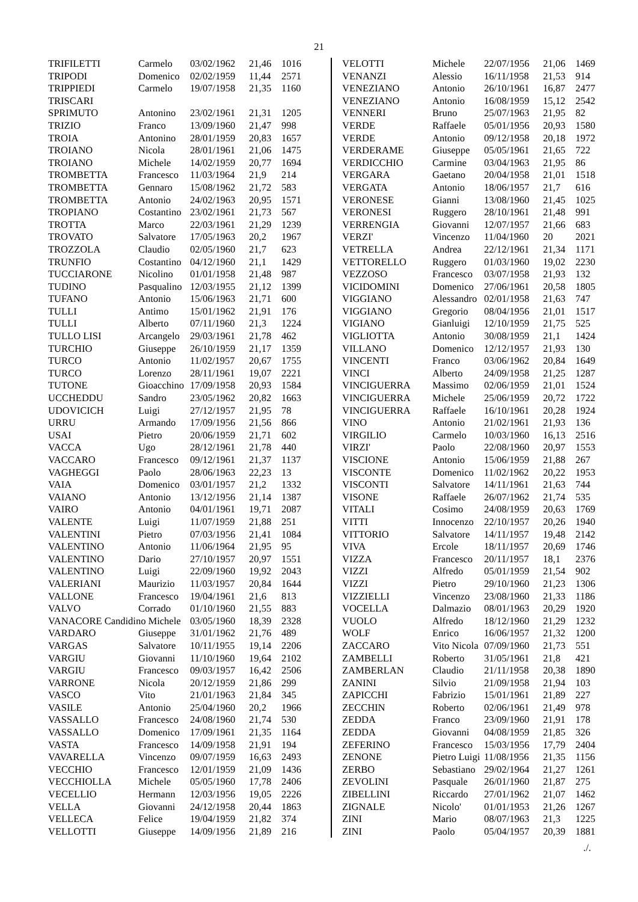21
| TRIFILETTI | Carmelo | 03/02/1962 | 21,46 | 1016 |
| TRIPODI | Domenico | 02/02/1959 | 11,44 | 2571 |
| TRIPPIEDI | Carmelo | 19/07/1958 | 21,35 | 1160 |
| TRISCARI | | | | |
| SPRIMUTO | Antonino | 23/02/1961 | 21,31 | 1205 |
| TRIZIO | Franco | 13/09/1960 | 21,47 | 998 |
| TROIA | Antonino | 28/01/1959 | 20,83 | 1657 |
| TROIANO | Nicola | 28/01/1961 | 21,06 | 1475 |
| TROIANO | Michele | 14/02/1959 | 20,77 | 1694 |
| TROMBETTA | Francesco | 11/03/1964 | 21,9 | 214 |
| TROMBETTA | Gennaro | 15/08/1962 | 21,72 | 583 |
| TROMBETTA | Antonio | 24/02/1963 | 20,95 | 1571 |
| TROPIANO | Costantino | 23/02/1961 | 21,73 | 567 |
| TROTTA | Marco | 22/03/1961 | 21,29 | 1239 |
| TROVATO | Salvatore | 17/05/1963 | 20,2 | 1967 |
| TROZZOLA | Claudio | 02/05/1960 | 21,7 | 623 |
| TRUNFIO | Costantino | 04/12/1960 | 21,1 | 1429 |
| TUCCIARONE | Nicolino | 01/01/1958 | 21,48 | 987 |
| TUDINO | Pasqualino | 12/03/1955 | 21,12 | 1399 |
| TUFANO | Antonio | 15/06/1963 | 21,71 | 600 |
| TULLI | Antimo | 15/01/1962 | 21,91 | 176 |
| TULLI | Alberto | 07/11/1960 | 21,3 | 1224 |
| TULLO LISI | Arcangelo | 29/03/1961 | 21,78 | 462 |
| TURCHIO | Giuseppe | 26/10/1959 | 21,17 | 1359 |
| TURCO | Antonio | 11/02/1957 | 20,67 | 1755 |
| TURCO | Lorenzo | 28/11/1961 | 19,07 | 2221 |
| TUTONE | Gioacchino | 17/09/1958 | 20,93 | 1584 |
| UCCHEDDU | Sandro | 23/05/1962 | 20,82 | 1663 |
| UDOVICICH | Luigi | 27/12/1957 | 21,95 | 78 |
| URRU | Armando | 17/09/1956 | 21,56 | 866 |
| USAI | Pietro | 20/06/1959 | 21,71 | 602 |
| VACCA | Ugo | 28/12/1961 | 21,78 | 440 |
| VACCARO | Francesco | 09/12/1961 | 21,37 | 1137 |
| VAGHEGGI | Paolo | 28/06/1963 | 22,23 | 13 |
| VAIA | Domenico | 03/01/1957 | 21,2 | 1332 |
| VAIANO | Antonio | 13/12/1956 | 21,14 | 1387 |
| VAIRO | Antonio | 04/01/1961 | 19,71 | 2087 |
| VALENTE | Luigi | 11/07/1959 | 21,88 | 251 |
| VALENTINI | Pietro | 07/03/1956 | 21,41 | 1084 |
| VALENTINO | Antonio | 11/06/1964 | 21,95 | 95 |
| VALENTINO | Dario | 27/10/1957 | 20,97 | 1551 |
| VALENTINO | Luigi | 22/09/1960 | 19,92 | 2043 |
| VALERIANI | Maurizio | 11/03/1957 | 20,84 | 1644 |
| VALLONE | Francesco | 19/04/1961 | 21,6 | 813 |
| VALVO | Corrado | 01/10/1960 | 21,55 | 883 |
| VANACORE Candidino Michele | | 03/05/1960 | 18,39 | 2328 |
| VARDARO | Giuseppe | 31/01/1962 | 21,76 | 489 |
| VARGAS | Salvatore | 10/11/1955 | 19,14 | 2206 |
| VARGIU | Giovanni | 11/10/1960 | 19,64 | 2102 |
| VARGIU | Francesco | 09/03/1957 | 16,42 | 2506 |
| VARRONE | Nicola | 20/12/1959 | 21,86 | 299 |
| VASCO | Vito | 21/01/1963 | 21,84 | 345 |
| VASILE | Antonio | 25/04/1960 | 20,2 | 1966 |
| VASSALLO | Francesco | 24/08/1960 | 21,74 | 530 |
| VASSALLO | Domenico | 17/09/1961 | 21,35 | 1164 |
| VASTA | Francesco | 14/09/1958 | 21,91 | 194 |
| VAVARELLA | Vincenzo | 09/07/1959 | 16,63 | 2493 |
| VECCHIO | Francesco | 12/01/1959 | 21,09 | 1436 |
| VECCHIOLLA | Michele | 05/05/1960 | 17,78 | 2406 |
| VECELLIO | Hermann | 12/03/1956 | 19,05 | 2226 |
| VELLA | Giovanni | 24/12/1958 | 20,44 | 1863 |
| VELLECA | Felice | 19/04/1959 | 21,82 | 374 |
| VELLOTTI | Giuseppe | 14/09/1956 | 21,89 | 216 |
| VELOTTI | Michele | 22/07/1956 | 21,06 | 1469 |
| VENANZI | Alessio | 16/11/1958 | 21,53 | 914 |
| VENEZIANO | Antonio | 26/10/1961 | 16,87 | 2477 |
| VENEZIANO | Antonio | 16/08/1959 | 15,12 | 2542 |
| VENNERI | Bruno | 25/07/1963 | 21,95 | 82 |
| VERDE | Raffaele | 05/01/1956 | 20,93 | 1580 |
| VERDE | Antonio | 09/12/1958 | 20,18 | 1972 |
| VERDERAME | Giuseppe | 05/05/1961 | 21,65 | 722 |
| VERDICCHIO | Carmine | 03/04/1963 | 21,95 | 86 |
| VERGARA | Gaetano | 20/04/1958 | 21,01 | 1518 |
| VERGATA | Antonio | 18/06/1957 | 21,7 | 616 |
| VERONESE | Gianni | 13/08/1960 | 21,45 | 1025 |
| VERONESI | Ruggero | 28/10/1961 | 21,48 | 991 |
| VERRENGIA | Giovanni | 12/07/1957 | 21,66 | 683 |
| VERZI' | Vincenzo | 11/04/1960 | 20 | 2021 |
| VETRELLA | Andrea | 22/12/1961 | 21,34 | 1171 |
| VETTORELLO | Ruggero | 01/03/1960 | 19,02 | 2230 |
| VEZZOSO | Francesco | 03/07/1958 | 21,93 | 132 |
| VICIDOMINI | Domenico | 27/06/1961 | 20,58 | 1805 |
| VIGGIANO | Alessandro | 02/01/1958 | 21,63 | 747 |
| VIGGIANO | Gregorio | 08/04/1956 | 21,01 | 1517 |
| VIGIANO | Gianluigi | 12/10/1959 | 21,75 | 525 |
| VIGLIOTTA | Antonio | 30/08/1959 | 21,1 | 1424 |
| VILLANO | Domenico | 12/12/1957 | 21,93 | 130 |
| VINCENTI | Franco | 03/06/1962 | 20,84 | 1649 |
| VINCI | Alberto | 24/09/1958 | 21,25 | 1287 |
| VINCIGUERRA | Massimo | 02/06/1959 | 21,01 | 1524 |
| VINCIGUERRA | Michele | 25/06/1959 | 20,72 | 1722 |
| VINCIGUERRA | Raffaele | 16/10/1961 | 20,28 | 1924 |
| VINO | Antonio | 21/02/1961 | 21,93 | 136 |
| VIRGILIO | Carmelo | 10/03/1960 | 16,13 | 2516 |
| VIRZI' | Paolo | 22/08/1960 | 20,97 | 1553 |
| VISCIONE | Antonio | 15/06/1959 | 21,88 | 267 |
| VISCONTE | Domenico | 11/02/1962 | 20,22 | 1953 |
| VISCONTI | Salvatore | 14/11/1961 | 21,63 | 744 |
| VISONE | Raffaele | 26/07/1962 | 21,74 | 535 |
| VITALI | Cosimo | 24/08/1959 | 20,63 | 1769 |
| VITTI | Innocenzo | 22/10/1957 | 20,26 | 1940 |
| VITTORIO | Salvatore | 14/11/1957 | 19,48 | 2142 |
| VIVA | Ercole | 18/11/1957 | 20,69 | 1746 |
| VIZZA | Francesco | 20/11/1957 | 18,1 | 2376 |
| VIZZI | Alfredo | 05/01/1959 | 21,54 | 902 |
| VIZZI | Pietro | 29/10/1960 | 21,23 | 1306 |
| VIZZIELLI | Vincenzo | 23/08/1960 | 21,33 | 1186 |
| VOCELLA | Dalmazio | 08/01/1963 | 20,29 | 1920 |
| VUOLO | Alfredo | 18/12/1960 | 21,29 | 1232 |
| WOLF | Enrico | 16/06/1957 | 21,32 | 1200 |
| ZACCARO | Vito Nicola | 07/09/1960 | 21,73 | 551 |
| ZAMBELLI | Roberto | 31/05/1961 | 21,8 | 421 |
| ZAMBERLAN | Claudio | 21/11/1958 | 20,38 | 1890 |
| ZANINI | Silvio | 21/09/1958 | 21,94 | 103 |
| ZAPICCHI | Fabrizio | 15/01/1961 | 21,89 | 227 |
| ZECCHIN | Roberto | 02/06/1961 | 21,49 | 978 |
| ZEDDA | Franco | 23/09/1960 | 21,91 | 178 |
| ZEDDA | Giovanni | 04/08/1959 | 21,85 | 326 |
| ZEFERINO | Francesco | 15/03/1956 | 17,79 | 2404 |
| ZENONE | Pietro Luigi | 11/08/1956 | 21,35 | 1156 |
| ZERBO | Sebastiano | 29/02/1964 | 21,27 | 1261 |
| ZEVOLINI | Pasquale | 26/01/1960 | 21,87 | 275 |
| ZIBELLINI | Riccardo | 27/01/1962 | 21,07 | 1462 |
| ZIGNALE | Nicolo' | 01/01/1953 | 21,26 | 1267 |
| ZINI | Mario | 08/07/1963 | 21,3 | 1225 |
| ZINI | Paolo | 05/04/1957 | 20,39 | 1881 |
./.